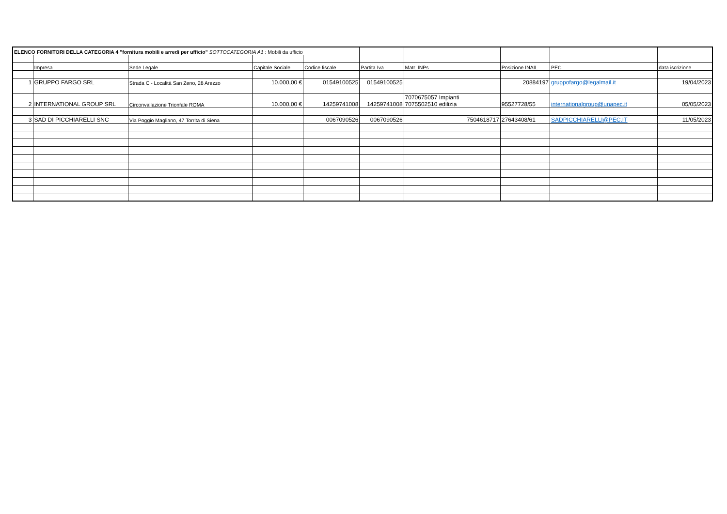| ELENCO FORNITORI DELLA CATEGORIA 4 "fornitura mobili e arredi per ufficio" SOTTOCATEGORIA A1 : Mobili da ufficio | | | | | | | | | |
| | Impresa | Sede Legale | Capitale Sociale | Codice fiscale | Partita Iva | Matr. INPs | Posizione INAIL | PEC | data iscrizione |
| 1 | GRUPPO FARGO SRL | Strada C - Località San Zeno, 28 Arezzo | 10.000,00 € | 01549100525 | 01549100525 | | 20884197 | gruppofargo@legalmail.it | 19/04/2023 |
| 2 | INTERNATIONAL GROUP SRL | Circonvallazione Trionfale ROMA | 10.000,00 € | 14259741008 | 14259741008 | 7070675057 Impianti 7075502510 edilizia | 95527728/55 | internationalgroup@unapec.it | 05/05/2023 |
| 3 | SAD DI PICCHIARELLI SNC | Via Poggio Magliano, 47 Torrita di Siena | | 0067090526 | 0067090526 | 7504618717 | 27643408/61 | SADPICCHIARELLI@PEC.IT | 11/05/2023 |